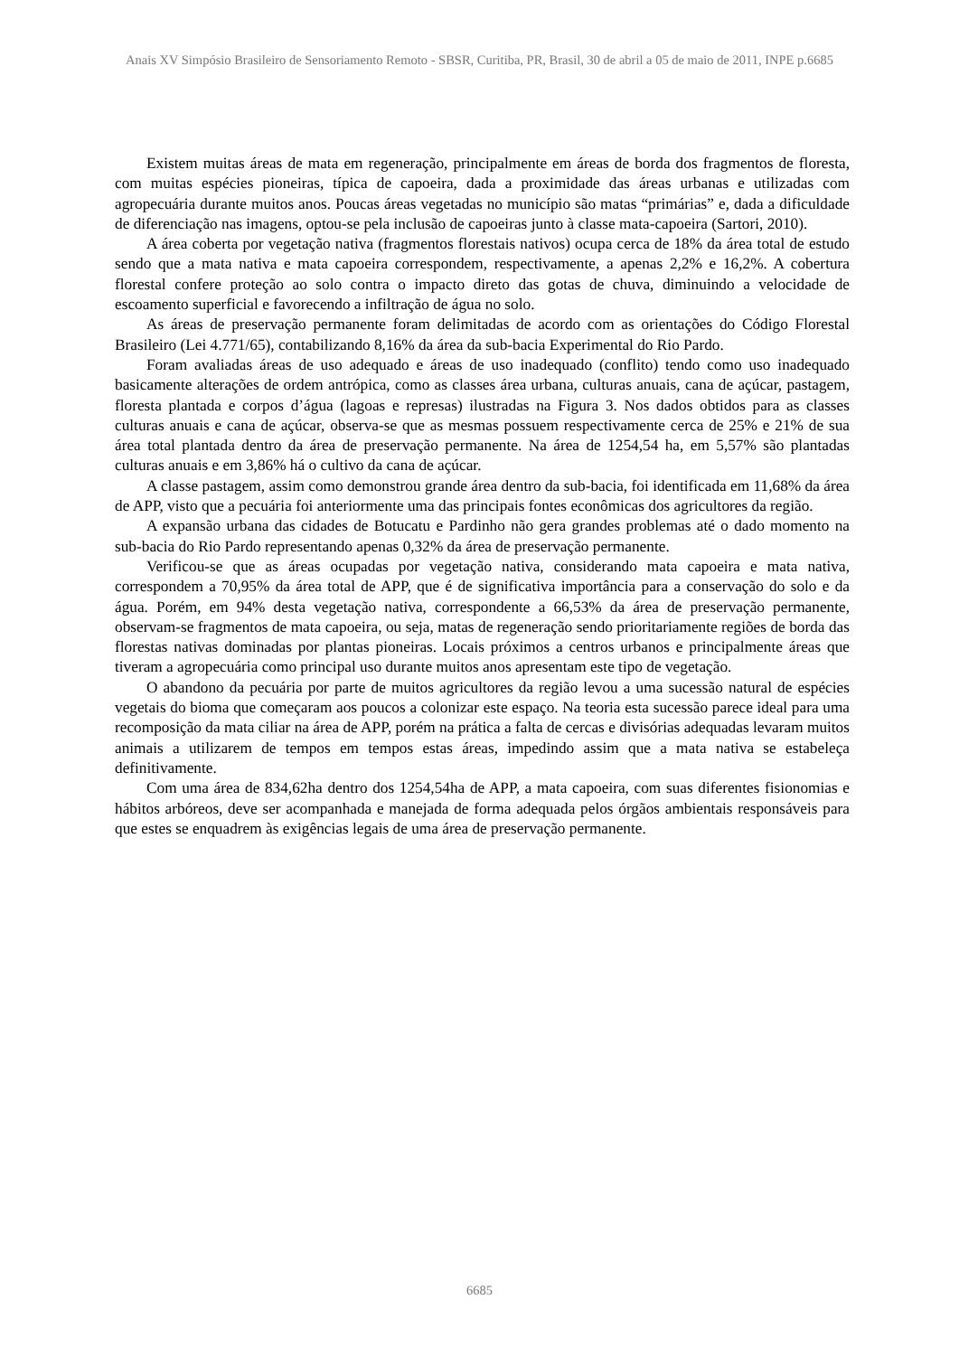Anais XV Simpósio Brasileiro de Sensoriamento Remoto - SBSR, Curitiba, PR, Brasil, 30 de abril a 05 de maio de 2011, INPE p.6685
Existem muitas áreas de mata em regeneração, principalmente em áreas de borda dos fragmentos de floresta, com muitas espécies pioneiras, típica de capoeira, dada a proximidade das áreas urbanas e utilizadas com agropecuária durante muitos anos. Poucas áreas vegetadas no município são matas “primárias” e, dada a dificuldade de diferenciação nas imagens, optou-se pela inclusão de capoeiras junto à classe mata-capoeira (Sartori, 2010).
A área coberta por vegetação nativa (fragmentos florestais nativos) ocupa cerca de 18% da área total de estudo sendo que a mata nativa e mata capoeira correspondem, respectivamente, a apenas 2,2% e 16,2%. A cobertura florestal confere proteção ao solo contra o impacto direto das gotas de chuva, diminuindo a velocidade de escoamento superficial e favorecendo a infiltração de água no solo.
As áreas de preservação permanente foram delimitadas de acordo com as orientações do Código Florestal Brasileiro (Lei 4.771/65), contabilizando 8,16% da área da sub-bacia Experimental do Rio Pardo.
Foram avaliadas áreas de uso adequado e áreas de uso inadequado (conflito) tendo como uso inadequado basicamente alterações de ordem antrópica, como as classes área urbana, culturas anuais, cana de açúcar, pastagem, floresta plantada e corpos d’água (lagoas e represas) ilustradas na Figura 3. Nos dados obtidos para as classes culturas anuais e cana de açúcar, observa-se que as mesmas possuem respectivamente cerca de 25% e 21% de sua área total plantada dentro da área de preservação permanente. Na área de 1254,54 ha, em 5,57% são plantadas culturas anuais e em 3,86% há o cultivo da cana de açúcar.
A classe pastagem, assim como demonstrou grande área dentro da sub-bacia, foi identificada em 11,68% da área de APP, visto que a pecuária foi anteriormente uma das principais fontes econômicas dos agricultores da região.
A expansão urbana das cidades de Botucatu e Pardinho não gera grandes problemas até o dado momento na sub-bacia do Rio Pardo representando apenas 0,32% da área de preservação permanente.
Verificou-se que as áreas ocupadas por vegetação nativa, considerando mata capoeira e mata nativa, correspondem a 70,95% da área total de APP, que é de significativa importância para a conservação do solo e da água. Porém, em 94% desta vegetação nativa, correspondente a 66,53% da área de preservação permanente, observam-se fragmentos de mata capoeira, ou seja, matas de regeneração sendo prioritariamente regiões de borda das florestas nativas dominadas por plantas pioneiras. Locais próximos a centros urbanos e principalmente áreas que tiveram a agropecuária como principal uso durante muitos anos apresentam este tipo de vegetação.
O abandono da pecuária por parte de muitos agricultores da região levou a uma sucessão natural de espécies vegetais do bioma que começaram aos poucos a colonizar este espaço. Na teoria esta sucessão parece ideal para uma recomposição da mata ciliar na área de APP, porém na prática a falta de cercas e divisórias adequadas levaram muitos animais a utilizarem de tempos em tempos estas áreas, impedindo assim que a mata nativa se estabeleça definitivamente.
Com uma área de 834,62ha dentro dos 1254,54ha de APP, a mata capoeira, com suas diferentes fisionomias e hábitos arbóreos, deve ser acompanhada e manejada de forma adequada pelos órgãos ambientais responsáveis para que estes se enquadrem às exigências legais de uma área de preservação permanente.
6685